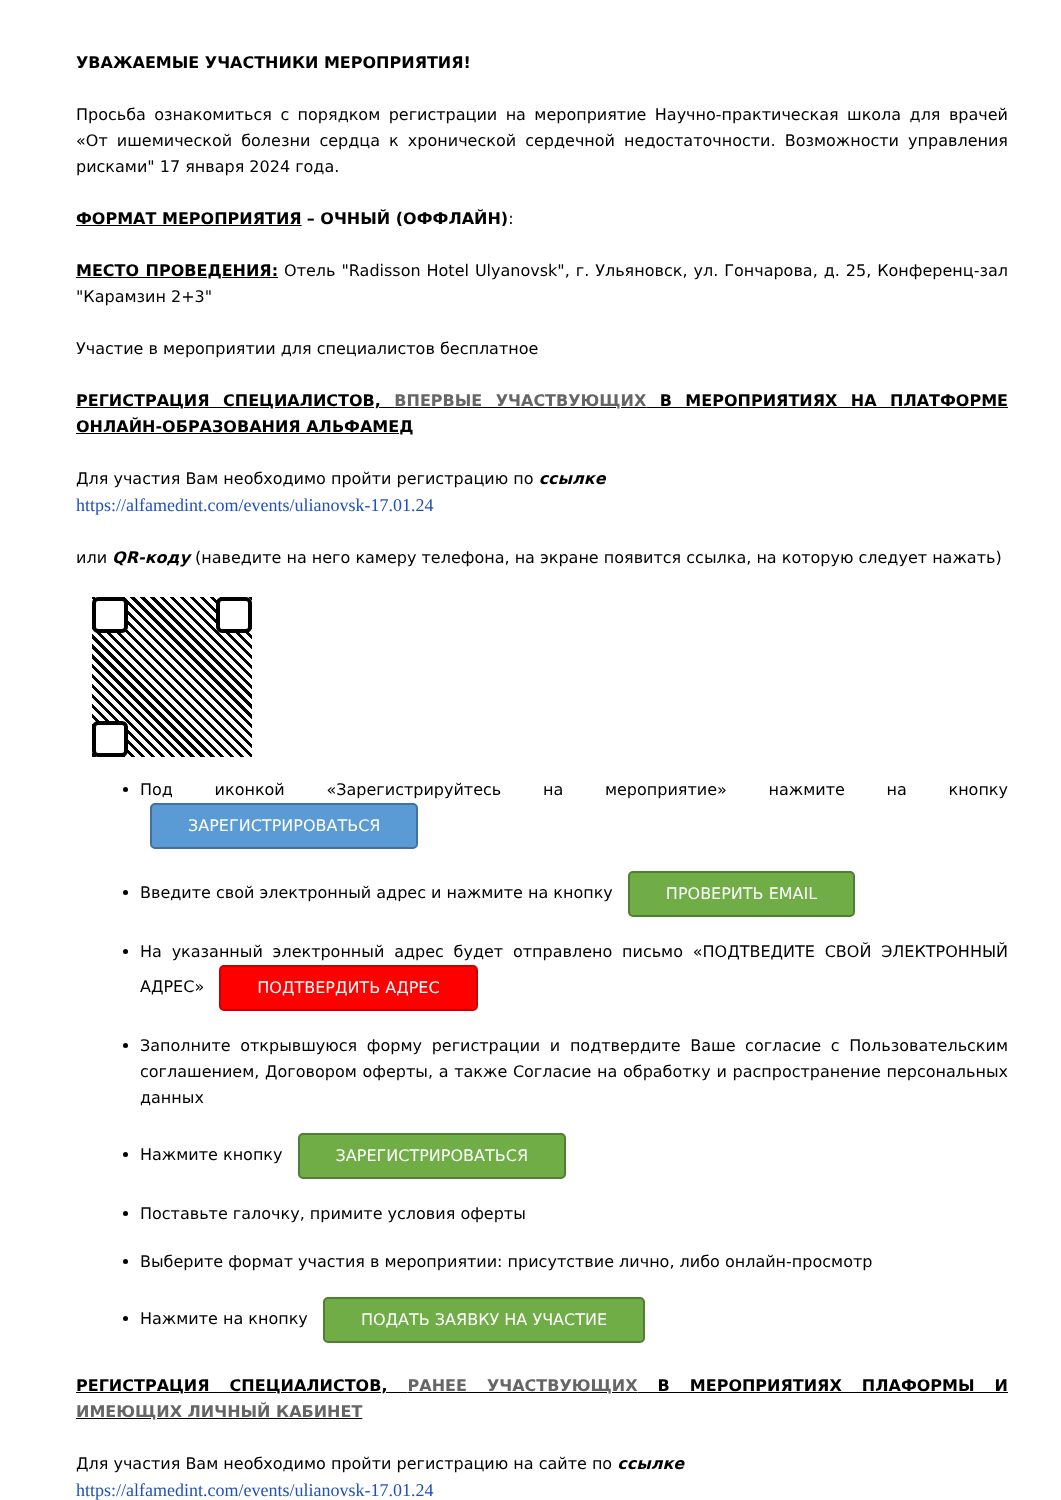УВАЖАЕМЫЕ УЧАСТНИКИ МЕРОПРИЯТИЯ!
Просьба ознакомиться с порядком регистрации на мероприятие Научно-практическая школа для врачей «От ишемической болезни сердца к хронической сердечной недостаточности. Возможности управления рисками" 17 января 2024 года.
ФОРМАТ МЕРОПРИЯТИЯ – ОЧНЫЙ (ОФФЛАЙН):
МЕСТО ПРОВЕДЕНИЯ: Отель "Radisson Hotel Ulyanovsk", г. Ульяновск, ул. Гончарова, д. 25, Конференц-зал "Карамзин 2+3"
Участие в мероприятии для специалистов бесплатное
РЕГИСТРАЦИЯ СПЕЦИАЛИСТОВ, ВПЕРВЫЕ УЧАСТВУЮЩИХ В МЕРОПРИЯТИЯХ НА ПЛАТФОРМЕ ОНЛАЙН-ОБРАЗОВАНИЯ АЛЬФАМЕД
Для участия Вам необходимо пройти регистрацию по ссылке
https://alfamedint.com/events/ulianovsk-17.01.24
или QR-коду (наведите на него камеру телефона, на экране появится ссылка, на которую следует нажать)
Под иконкой «Зарегистрируйтесь на мероприятие» нажмите на кнопку ЗАРЕГИСТРИРОВАТЬСЯ
Введите свой электронный адрес и нажмите на кнопку ПРОВЕРИТЬ EMAIL
На указанный электронный адрес будет отправлено письмо «ПОДТВЕДИТЕ СВОЙ ЭЛЕКТРОННЫЙ АДРЕС» ПОДТВЕРДИТЬ АДРЕС
Заполните открывшуюся форму регистрации и подтвердите Ваше согласие с Пользовательским соглашением, Договором оферты, а также Согласие на обработку и распространение персональных данных
Нажмите кнопку ЗАРЕГИСТРИРОВАТЬСЯ
Поставьте галочку, примите условия оферты
Выберите формат участия в мероприятии: присутствие лично, либо онлайн-просмотр
Нажмите на кнопку ПОДАТЬ ЗАЯВКУ НА УЧАСТИЕ
РЕГИСТРАЦИЯ СПЕЦИАЛИСТОВ, РАНЕЕ УЧАСТВУЮЩИХ В МЕРОПРИЯТИЯХ ПЛАФОРМЫ И ИМЕЮЩИХ ЛИЧНЫЙ КАБИНЕТ
Для участия Вам необходимо пройти регистрацию на сайте по ссылке
https://alfamedint.com/events/ulianovsk-17.01.24